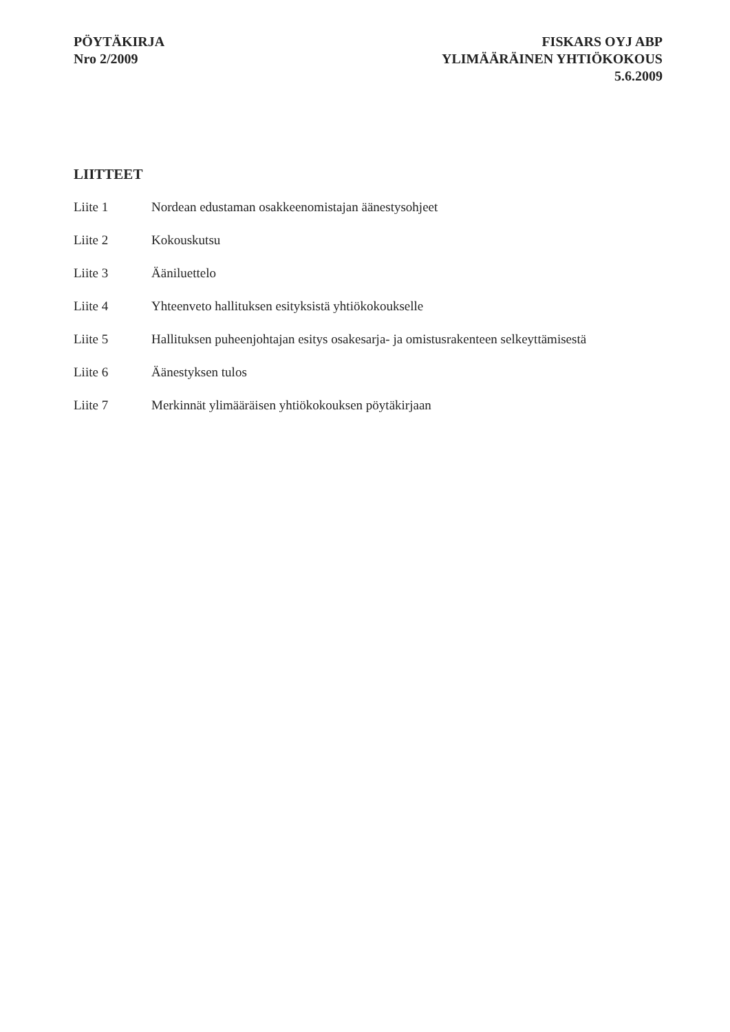PÖYTÄKIRJA
Nro 2/2009
FISKARS OYJ ABP
YLIMÄÄRÄINEN YHTIÖKOKOUS
5.6.2009
LIITTEET
Liite 1 Nordean edustaman osakkeenomistajan äänestysohjeet
Liite 2 Kokouskutsu
Liite 3 Ääniluettelo
Liite 4 Yhteenveto hallituksen esityksistä yhtiökokoukselle
Liite 5 Hallituksen puheenjohtajan esitys osakesarja- ja omistusrakenteen selkeyttämisestä
Liite 6 Äänestyksen tulos
Liite 7 Merkinnät ylimääräisen yhtiökokouksen pöytäkirjaan